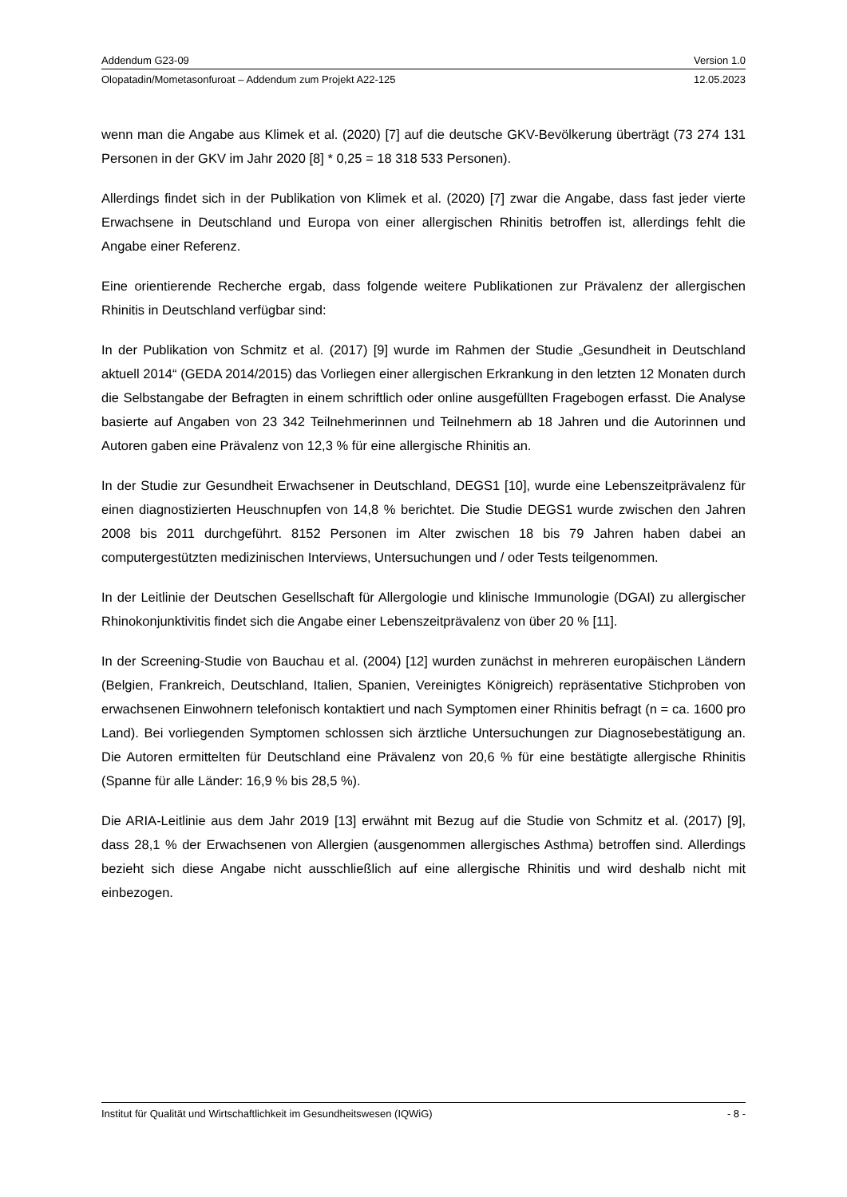Addendum G23-09 Version 1.0
Olopatadin/Mometasonfuroat – Addendum zum Projekt A22-125 12.05.2023
wenn man die Angabe aus Klimek et al. (2020) [7] auf die deutsche GKV-Bevölkerung überträgt (73 274 131 Personen in der GKV im Jahr 2020 [8] * 0,25 = 18 318 533 Personen).
Allerdings findet sich in der Publikation von Klimek et al. (2020) [7] zwar die Angabe, dass fast jeder vierte Erwachsene in Deutschland und Europa von einer allergischen Rhinitis betroffen ist, allerdings fehlt die Angabe einer Referenz.
Eine orientierende Recherche ergab, dass folgende weitere Publikationen zur Prävalenz der allergischen Rhinitis in Deutschland verfügbar sind:
In der Publikation von Schmitz et al. (2017) [9] wurde im Rahmen der Studie „Gesundheit in Deutschland aktuell 2014“ (GEDA 2014/2015) das Vorliegen einer allergischen Erkrankung in den letzten 12 Monaten durch die Selbstangabe der Befragten in einem schriftlich oder online ausgefüllten Fragebogen erfasst. Die Analyse basierte auf Angaben von 23 342 Teilnehmerinnen und Teilnehmern ab 18 Jahren und die Autorinnen und Autoren gaben eine Prävalenz von 12,3 % für eine allergische Rhinitis an.
In der Studie zur Gesundheit Erwachsener in Deutschland, DEGS1 [10], wurde eine Lebenszeitprävalenz für einen diagnostizierten Heuschnupfen von 14,8 % berichtet. Die Studie DEGS1 wurde zwischen den Jahren 2008 bis 2011 durchgeführt. 8152 Personen im Alter zwischen 18 bis 79 Jahren haben dabei an computergestützten medizinischen Interviews, Untersuchungen und / oder Tests teilgenommen.
In der Leitlinie der Deutschen Gesellschaft für Allergologie und klinische Immunologie (DGAI) zu allergischer Rhinokonjunktivitis findet sich die Angabe einer Lebenszeitprävalenz von über 20 % [11].
In der Screening-Studie von Bauchau et al. (2004) [12] wurden zunächst in mehreren europäischen Ländern (Belgien, Frankreich, Deutschland, Italien, Spanien, Vereinigtes Königreich) repräsentative Stichproben von erwachsenen Einwohnern telefonisch kontaktiert und nach Symptomen einer Rhinitis befragt (n = ca. 1600 pro Land). Bei vorliegenden Symptomen schlossen sich ärztliche Untersuchungen zur Diagnosebestätigung an. Die Autoren ermittelten für Deutschland eine Prävalenz von 20,6 % für eine bestätigte allergische Rhinitis (Spanne für alle Länder: 16,9 % bis 28,5 %).
Die ARIA-Leitlinie aus dem Jahr 2019 [13] erwähnt mit Bezug auf die Studie von Schmitz et al. (2017) [9], dass 28,1 % der Erwachsenen von Allergien (ausgenommen allergisches Asthma) betroffen sind. Allerdings bezieht sich diese Angabe nicht ausschließlich auf eine allergische Rhinitis und wird deshalb nicht mit einbezogen.
Institut für Qualität und Wirtschaftlichkeit im Gesundheitswesen (IQWiG) - 8 -